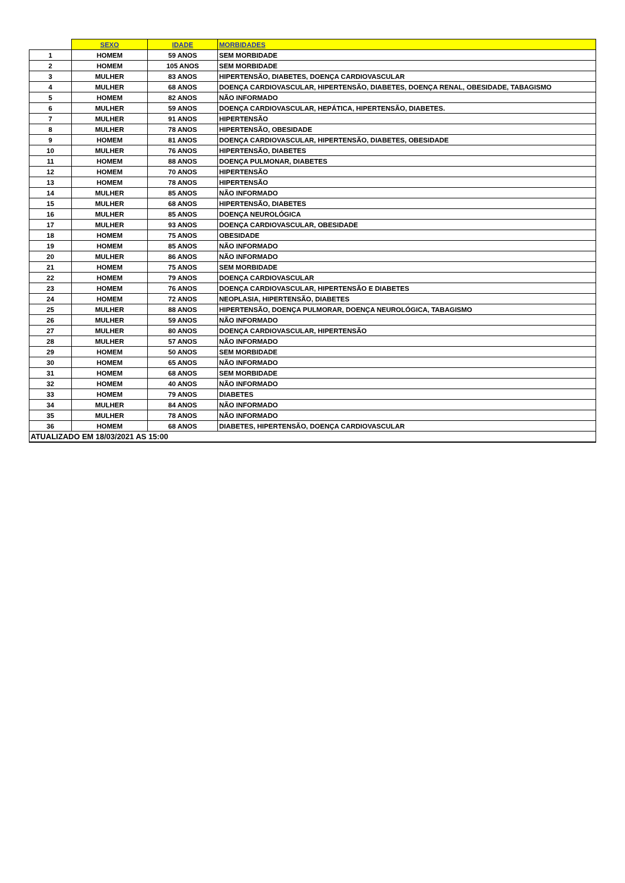| | SEXO | IDADE | MORBIDADES |
| --- | --- | --- | --- |
| 1 | HOMEM | 59 ANOS | SEM MORBIDADE |
| 2 | HOMEM | 105 ANOS | SEM MORBIDADE |
| 3 | MULHER | 83 ANOS | HIPERTENSÃO, DIABETES, DOENÇA CARDIOVASCULAR |
| 4 | MULHER | 68 ANOS | DOENÇA CARDIOVASCULAR, HIPERTENSÃO, DIABETES, DOENÇA RENAL, OBESIDADE, TABAGISMO |
| 5 | HOMEM | 82 ANOS | NÃO INFORMADO |
| 6 | MULHER | 59 ANOS | DOENÇA CARDIOVASCULAR, HEPÁTICA, HIPERTENSÃO, DIABETES. |
| 7 | MULHER | 91 ANOS | HIPERTENSÃO |
| 8 | MULHER | 78 ANOS | HIPERTENSÃO, OBESIDADE |
| 9 | HOMEM | 81 ANOS | DOENÇA CARDIOVASCULAR, HIPERTENSÃO, DIABETES, OBESIDADE |
| 10 | MULHER | 76 ANOS | HIPERTENSÃO, DIABETES |
| 11 | HOMEM | 88 ANOS | DOENÇA PULMONAR, DIABETES |
| 12 | HOMEM | 70 ANOS | HIPERTENSÃO |
| 13 | HOMEM | 78 ANOS | HIPERTENSÃO |
| 14 | MULHER | 85 ANOS | NÃO INFORMADO |
| 15 | MULHER | 68 ANOS | HIPERTENSÃO, DIABETES |
| 16 | MULHER | 85 ANOS | DOENÇA NEUROLÓGICA |
| 17 | MULHER | 93 ANOS | DOENÇA CARDIOVASCULAR, OBESIDADE |
| 18 | HOMEM | 75 ANOS | OBESIDADE |
| 19 | HOMEM | 85 ANOS | NÃO INFORMADO |
| 20 | MULHER | 86 ANOS | NÃO INFORMADO |
| 21 | HOMEM | 75 ANOS | SEM MORBIDADE |
| 22 | HOMEM | 79 ANOS | DOENÇA CARDIOVASCULAR |
| 23 | HOMEM | 76 ANOS | DOENÇA CARDIOVASCULAR, HIPERTENSÃO E DIABETES |
| 24 | HOMEM | 72 ANOS | NEOPLASIA, HIPERTENSÃO, DIABETES |
| 25 | MULHER | 88 ANOS | HIPERTENSÃO, DOENÇA PULMORAR, DOENÇA NEUROLÓGICA, TABAGISMO |
| 26 | MULHER | 59 ANOS | NÃO INFORMADO |
| 27 | MULHER | 80 ANOS | DOENÇA CARDIOVASCULAR, HIPERTENSÃO |
| 28 | MULHER | 57 ANOS | NÃO INFORMADO |
| 29 | HOMEM | 50 ANOS | SEM MORBIDADE |
| 30 | HOMEM | 65 ANOS | NÃO INFORMADO |
| 31 | HOMEM | 68 ANOS | SEM MORBIDADE |
| 32 | HOMEM | 40 ANOS | NÃO INFORMADO |
| 33 | HOMEM | 79 ANOS | DIABETES |
| 34 | MULHER | 84 ANOS | NÃO INFORMADO |
| 35 | MULHER | 78 ANOS | NÃO INFORMADO |
| 36 | HOMEM | 68 ANOS | DIABETES, HIPERTENSÃO, DOENÇA CARDIOVASCULAR |
| ATUALIZADO EM 18/03/2021 AS 15:00 | | | |